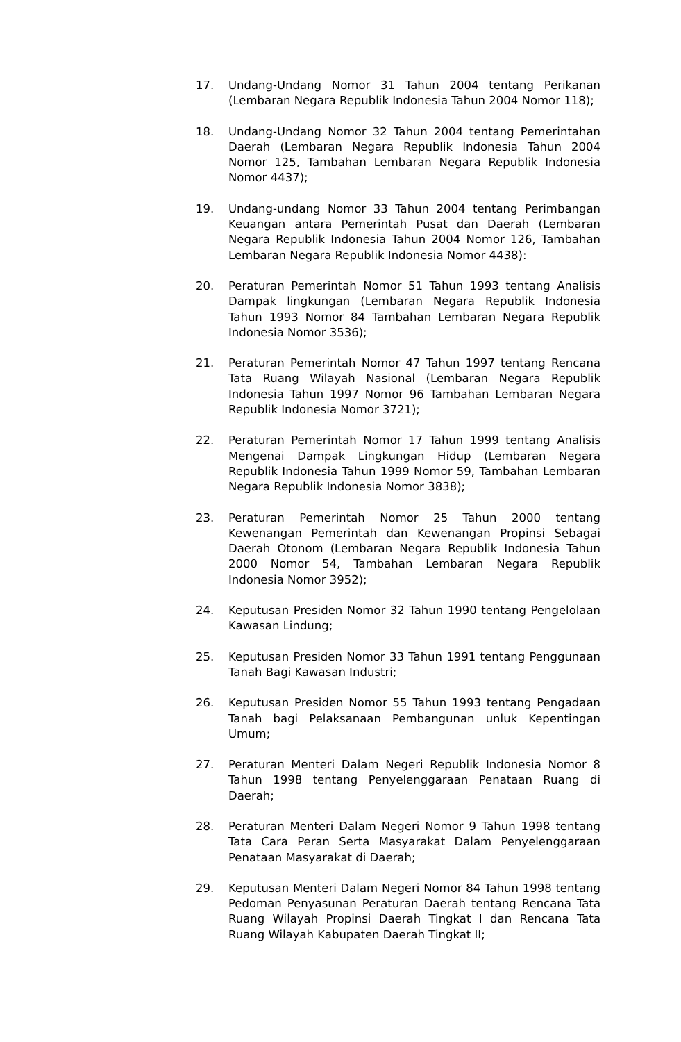17. Undang-Undang Nomor 31 Tahun 2004 tentang Perikanan (Lembaran Negara Republik Indonesia Tahun 2004 Nomor 118);
18. Undang-Undang Nomor 32 Tahun 2004 tentang Pemerintahan Daerah (Lembaran Negara Republik Indonesia Tahun 2004 Nomor 125, Tambahan Lembaran Negara Republik Indonesia Nomor 4437);
19. Undang-undang Nomor 33 Tahun 2004 tentang Perimbangan Keuangan antara Pemerintah Pusat dan Daerah (Lembaran Negara Republik Indonesia Tahun 2004 Nomor 126, Tambahan Lembaran Negara Republik Indonesia Nomor 4438):
20. Peraturan Pemerintah Nomor 51 Tahun 1993 tentang Analisis Dampak lingkungan (Lembaran Negara Republik Indonesia Tahun 1993 Nomor 84 Tambahan Lembaran Negara Republik Indonesia Nomor 3536);
21. Peraturan Pemerintah Nomor 47 Tahun 1997 tentang Rencana Tata Ruang Wilayah Nasional (Lembaran Negara Republik Indonesia Tahun 1997 Nomor 96 Tambahan Lembaran Negara Republik Indonesia Nomor 3721);
22. Peraturan Pemerintah Nomor 17 Tahun 1999 tentang Analisis Mengenai Dampak Lingkungan Hidup (Lembaran Negara Republik Indonesia Tahun 1999 Nomor 59, Tambahan Lembaran Negara Republik Indonesia Nomor 3838);
23. Peraturan Pemerintah Nomor 25 Tahun 2000 tentang Kewenangan Pemerintah dan Kewenangan Propinsi Sebagai Daerah Otonom (Lembaran Negara Republik Indonesia Tahun 2000 Nomor 54, Tambahan Lembaran Negara Republik Indonesia Nomor 3952);
24. Keputusan Presiden Nomor 32 Tahun 1990 tentang Pengelolaan Kawasan Lindung;
25. Keputusan Presiden Nomor 33 Tahun 1991 tentang Penggunaan Tanah Bagi Kawasan Industri;
26. Keputusan Presiden Nomor 55 Tahun 1993 tentang Pengadaan Tanah bagi Pelaksanaan Pembangunan unluk Kepentingan Umum;
27. Peraturan Menteri Dalam Negeri Republik Indonesia Nomor 8 Tahun 1998 tentang Penyelenggaraan Penataan Ruang di Daerah;
28. Peraturan Menteri Dalam Negeri Nomor 9 Tahun 1998 tentang Tata Cara Peran Serta Masyarakat Dalam Penyelenggaraan Penataan Masyarakat di Daerah;
29. Keputusan Menteri Dalam Negeri Nomor 84 Tahun 1998 tentang Pedoman Penyasunan Peraturan Daerah tentang Rencana Tata Ruang Wilayah Propinsi Daerah Tingkat I dan Rencana Tata Ruang Wilayah Kabupaten Daerah Tingkat II;